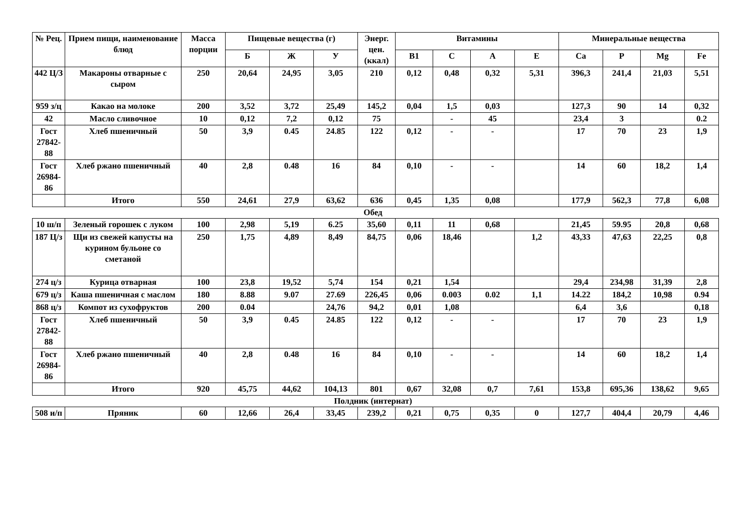| № Рец. | Прием пищи, наименование блюд | Масса порции | Пищевые вещества (г) | | | Энерг. цен. (ккал) | Витамины | | | | Минеральные вещества | | | |
| --- | --- | --- | --- | --- | --- | --- | --- | --- | --- | --- | --- | --- | --- | --- |
| | | | Б | Ж | У | | B1 | C | A | E | Ca | P | Mg | Fe |
| 442 Ц/З | Макароны отварные с сыром | 250 | 20,64 | 24,95 | 3,05 | 210 | 0,12 | 0,48 | 0,32 | 5,31 | 396,3 | 241,4 | 21,03 | 5,51 |
| 959 з/ц | Какао на молоке | 200 | 3,52 | 3,72 | 25,49 | 145,2 | 0,04 | 1,5 | 0,03 | | 127,3 | 90 | 14 | 0,32 |
| 42 | Масло сливочное | 10 | 0,12 | 7,2 | 0,12 | 75 | | - | 45 | | 23,4 | 3 | | 0.2 |
| Гост 27842-88 | Хлеб пшеничный | 50 | 3,9 | 0.45 | 24.85 | 122 | 0,12 | - | - | | 17 | 70 | 23 | 1,9 |
| Гост 26984-86 | Хлеб ржано пшеничный | 40 | 2,8 | 0.48 | 16 | 84 | 0,10 | - | - | | 14 | 60 | 18,2 | 1,4 |
| | Итого | 550 | 24,61 | 27,9 | 63,62 | 636 | 0,45 | 1,35 | 0,08 | | 177,9 | 562,3 | 77,8 | 6,08 |
Обед
| 10 ш/п | Зеленый горошек с луком | 100 | 2,98 | 5,19 | 6.25 | 35,60 | 0,11 | 11 | 0,68 | | 21,45 | 59.95 | 20,8 | 0,68 |
| 187 Ц/з | Щи из свежей капусты на курином бульоне со сметаной | 250 | 1,75 | 4,89 | 8,49 | 84,75 | 0,06 | 18,46 | | 1,2 | 43,33 | 47,63 | 22,25 | 0,8 |
| 274 ц/з | Курица отварная | 100 | 23,8 | 19,52 | 5,74 | 154 | 0,21 | 1,54 | | | 29,4 | 234,98 | 31,39 | 2,8 |
| 679 ц/з | Каша пшеничная с маслом | 180 | 8.88 | 9.07 | 27.69 | 226,45 | 0,06 | 0.003 | 0.02 | 1,1 | 14.22 | 184,2 | 10,98 | 0.94 |
| 868 ц/з | Компот из сухофруктов | 200 | 0.04 | | 24,76 | 94,2 | 0,01 | 1,08 | | | 6,4 | 3,6 | | 0,18 |
| Гост 27842-88 | Хлеб пшеничный | 50 | 3,9 | 0.45 | 24.85 | 122 | 0,12 | - | - | | 17 | 70 | 23 | 1,9 |
| Гост 26984-86 | Хлеб ржано пшеничный | 40 | 2,8 | 0.48 | 16 | 84 | 0,10 | - | - | | 14 | 60 | 18,2 | 1,4 |
| | Итого | 920 | 45,75 | 44,62 | 104,13 | 801 | 0,67 | 32,08 | 0,7 | 7,61 | 153,8 | 695,36 | 138,62 | 9,65 |
Полдник (интернат)
| 508 и/п | Пряник | 60 | 12,66 | 26,4 | 33,45 | 239,2 | 0,21 | 0,75 | 0,35 | 0 | 127,7 | 404,4 | 20,79 | 4,46 |